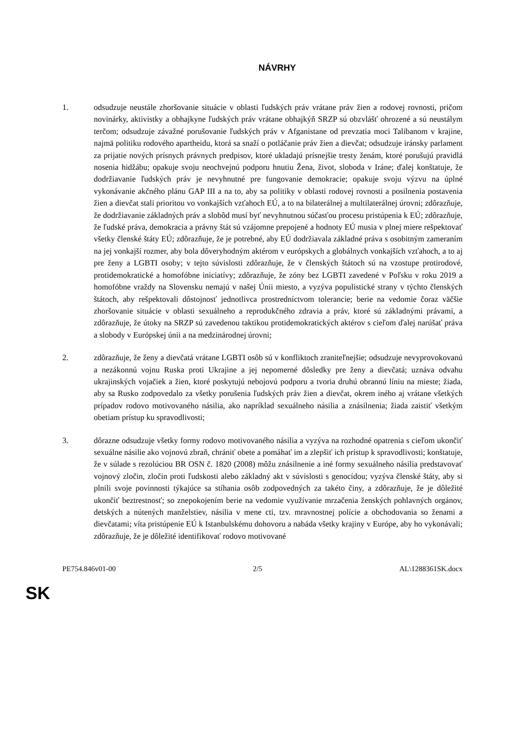NÁVRHY
1. odsudzuje neustále zhoršovanie situácie v oblasti ľudských práv vrátane práv žien a rodovej rovnosti, pričom novinárky, aktivistky a obhajkyne ľudských práv vrátane obhajkýň SRZP sú obzvlášť ohrozené a sú neustálym terčom; odsudzuje závažné porušovanie ľudských práv v Afganistane od prevzatia moci Talibanom v krajine, najmä politiku rodového apartheidu, ktorá sa snaží o potláčanie práv žien a dievčat; odsudzuje iránsky parlament za prijatie nových prísnych právnych predpisov, ktoré ukladajú prísnejšie tresty ženám, ktoré porušujú pravidlá nosenia hidžábu; opakuje svoju neochvejnú podporu hnutiu Žena, život, sloboda v Iráne; ďalej konštatuje, že dodržiavanie ľudských práv je nevyhnutné pre fungovanie demokracie; opakuje svoju výzvu na úplné vykonávanie akčného plánu GAP III a na to, aby sa politiky v oblasti rodovej rovnosti a posilnenia postavenia žien a dievčat stali prioritou vo vonkajších vzťahoch EÚ, a to na bilaterálnej a multilaterálnej úrovni; zdôrazňuje, že dodržiavanie základných práv a slobôd musí byť nevyhnutnou súčasťou procesu pristúpenia k EÚ; zdôrazňuje, že ľudské práva, demokracia a právny štát sú vzájomne prepojené a hodnoty EÚ musia v plnej miere rešpektovať všetky členské štáty EÚ; zdôrazňuje, že je potrebné, aby EÚ dodržiavala základné práva s osobitným zameraním na jej vonkajší rozmer, aby bola dôveryhodným aktérom v európskych a globálnych vonkajších vzťahoch, a to aj pre ženy a LGBTI osoby; v tejto súvislosti zdôrazňuje, že v členských štátoch sú na vzostupe protirodové, protidemokratické a homofóbne iniciatívy; zdôrazňuje, že zóny bez LGBTI zavedené v Poľsku v roku 2019 a homofóbne vraždy na Slovensku nemajú v našej Únii miesto, a vyzýva populistické strany v týchto členských štátoch, aby rešpektovali dôstojnosť jednotlivca prostredníctvom tolerancie; berie na vedomie čoraz väčšie zhoršovanie situácie v oblasti sexuálneho a reprodukčného zdravia a práv, ktoré sú základnými právami, a zdôrazňuje, že útoky na SRZP sú zavedenou taktikou protidemokratických aktérov s cieľom ďalej narúšať práva a slobody v Európskej únii a na medzinárodnej úrovni;
2. zdôrazňuje, že ženy a dievčatá vrátane LGBTI osôb sú v konfliktoch zraniteľnejšie; odsudzuje nevyprovokovanú a nezákonnú vojnu Ruska proti Ukrajine a jej nepomerné dôsledky pre ženy a dievčatá; uznáva odvahu ukrajinských vojačiek a žien, ktoré poskytujú nebojovú podporu a tvoria druhú obrannú líniu na mieste; žiada, aby sa Rusko zodpovedalo za všetky porušenia ľudských práv žien a dievčat, okrem iného aj vrátane všetkých prípadov rodovo motivovaného násilia, ako napríklad sexuálneho násilia a znásilnenia; žiada zaistiť všetkým obetiam prístup ku spravodlivosti;
3. dôrazne odsudzuje všetky formy rodovo motivovaného násilia a vyzýva na rozhodné opatrenia s cieľom ukončiť sexuálne násilie ako vojnovú zbraň, chrániť obete a pomáhať im a zlepšiť ich prístup k spravodlivosti; konštatuje, že v súlade s rezolúciou BR OSN č. 1820 (2008) môžu znásilnenie a iné formy sexuálneho násilia predstavovať vojnový zločin, zločin proti ľudskosti alebo základný akt v súvislosti s genocídou; vyzýva členské štáty, aby si plnili svoje povinnosti týkajúce sa stíhania osôb zodpovedných za takéto činy, a zdôrazňuje, že je dôležité ukončiť beztrestnosť; so znepokojením berie na vedomie využívanie mrzačenia ženských pohlavných orgánov, detských a nútených manželstiev, násilia v mene cti, tzv. mravnostnej polície a obchodovania so ženami a dievčatami; víta pristúpenie EÚ k Istanbulskému dohovoru a nabáda všetky krajiny v Európe, aby ho vykonávali; zdôrazňuje, že je dôležité identifikovať rodovo motivované
PE754.846v01-00 2/5 AL\1288361SK.docx
SK